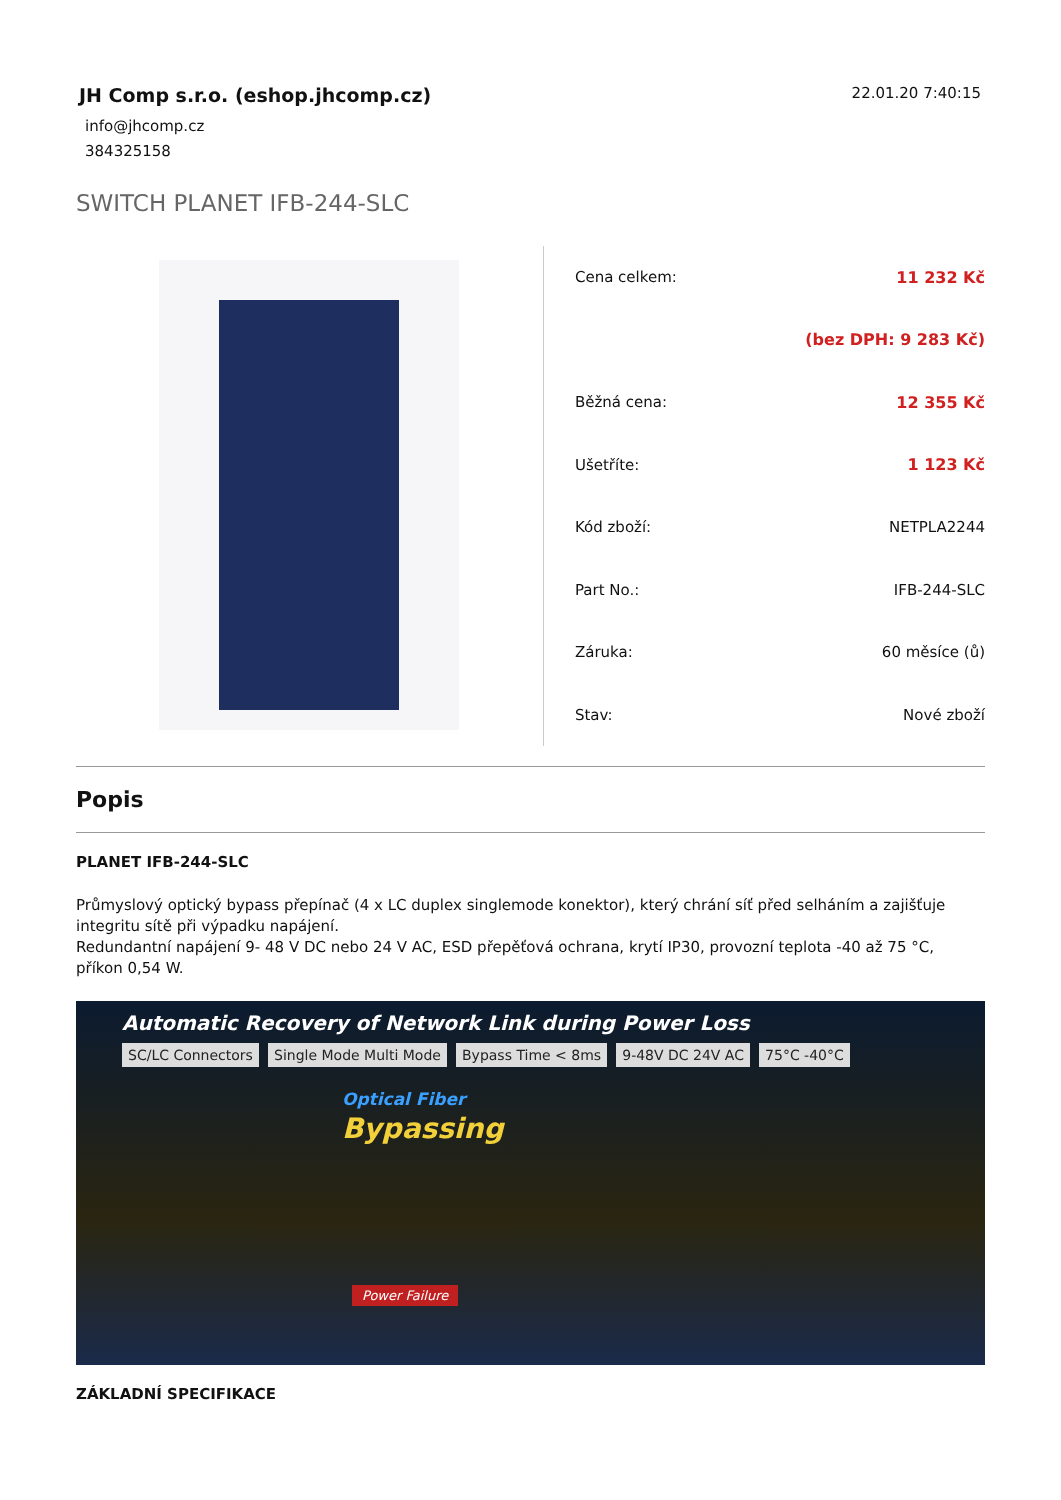JH Comp s.r.o. (eshop.jhcomp.cz)
info@jhcomp.cz
384325158
22.01.20 7:40:15
SWITCH PLANET IFB-244-SLC
| Cena celkem: | 11 232 Kč |
| | (bez DPH: 9 283 Kč) |
| Běžná cena: | 12 355 Kč |
| Ušetříte: | 1 123 Kč |
| Kód zboží: | NETPLA2244 |
| Part No.: | IFB-244-SLC |
| Záruka: | 60 měsíce (ů) |
| Stav: | Nové zboží |
Popis
PLANET IFB-244-SLC
Průmyslový optický bypass přepínač (4 x LC duplex singlemode konektor), který chrání síť před selháním a zajišťuje integritu sítě při výpadku napájení.
Redundantní napájení 9- 48 V DC nebo 24 V AC, ESD přepěťová ochrana, krytí IP30, provozní teplota -40 až 75 °C, příkon 0,54 W.
Automatic Recovery of Network Link during Power Loss
SC/LC Connectors Single Mode Multi Mode Bypass Time < 8ms 9-48V DC 24V AC 75°C -40°C
Optical Fiber
Bypassing
Power Failure
ZÁKLADNÍ SPECIFIKACE